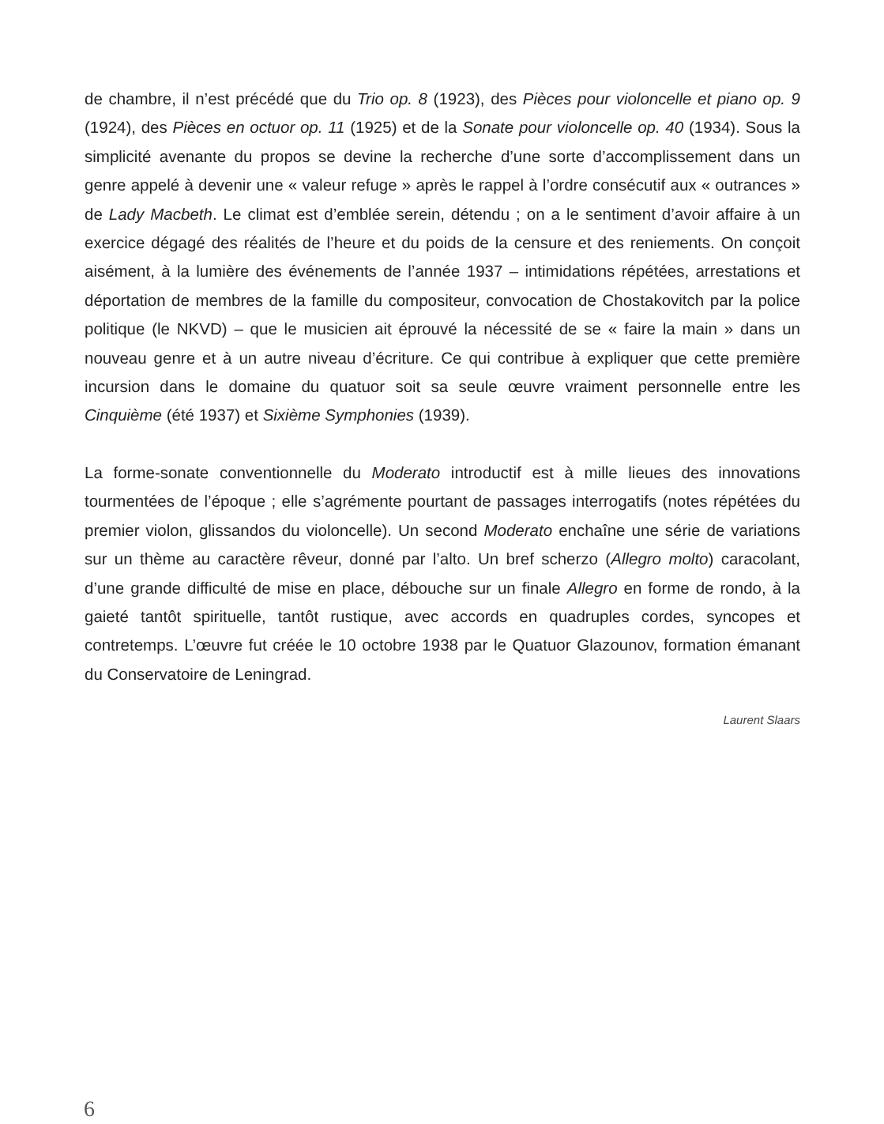de chambre, il n’est précédé que du Trio op. 8 (1923), des Pièces pour violoncelle et piano op. 9 (1924), des Pièces en octuor op. 11 (1925) et de la Sonate pour violoncelle op. 40 (1934). Sous la simplicité avenante du propos se devine la recherche d’une sorte d’accomplissement dans un genre appelé à devenir une « valeur refuge » après le rappel à l’ordre consécutif aux « outrances » de Lady Macbeth. Le climat est d’emblée serein, détendu ; on a le sentiment d’avoir affaire à un exercice dégagé des réalités de l’heure et du poids de la censure et des reniements. On conçoit aisément, à la lumière des événements de l’année 1937 – intimidations répétées, arrestations et déportation de membres de la famille du compositeur, convocation de Chostakovitch par la police politique (le NKVD) – que le musicien ait éprouvé la nécessité de se « faire la main » dans un nouveau genre et à un autre niveau d’écriture. Ce qui contribue à expliquer que cette première incursion dans le domaine du quatuor soit sa seule œuvre vraiment personnelle entre les Cinquième (été 1937) et Sixième Symphonies (1939).
La forme-sonate conventionnelle du Moderato introductif est à mille lieues des innovations tourmentées de l’époque ; elle s’agrémente pourtant de passages interrogatifs (notes répétées du premier violon, glissandos du violoncelle). Un second Moderato enchaîne une série de variations sur un thème au caractère rêveur, donné par l’alto. Un bref scherzo (Allegro molto) caracolant, d’une grande difficulté de mise en place, débouche sur un finale Allegro en forme de rondo, à la gaieté tantôt spirituelle, tantôt rustique, avec accords en quadruples cordes, syncopes et contretemps. L’œuvre fut créée le 10 octobre 1938 par le Quatuor Glazounov, formation émanant du Conservatoire de Leningrad.
Laurent Slaars
6